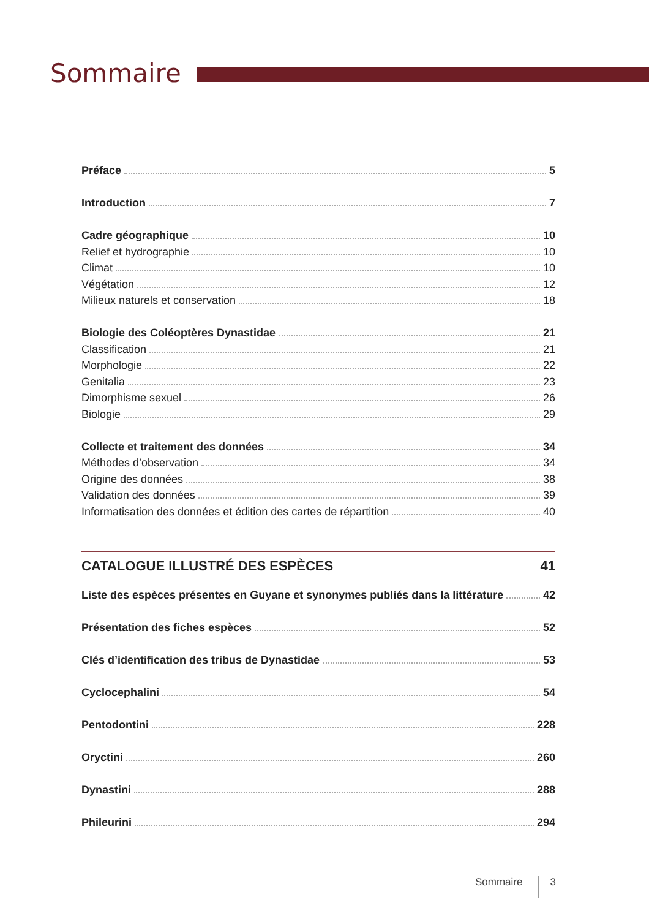Sommaire
Préface 5
Introduction 7
Cadre géographique 10
Relief et hydrographie 10
Climat 10
Végétation 12
Milieux naturels et conservation 18
Biologie des Coléoptères Dynastidae 21
Classification 21
Morphologie 22
Genitalia 23
Dimorphisme sexuel 26
Biologie 29
Collecte et traitement des données 34
Méthodes d’observation 34
Origine des données 38
Validation des données 39
Informatisation des données et édition des cartes de répartition 40
CATALOGUE ILLUSTRÉ DES ESPÈCES 41
Liste des espèces présentes en Guyane et synonymes publiés dans la littérature 42
Présentation des fiches espèces 52
Clés d’identification des tribus de Dynastidae 53
Cyclocephalini 54
Pentodontini 228
Oryctini 260
Dynastini 288
Phileurini 294
Sommaire 3